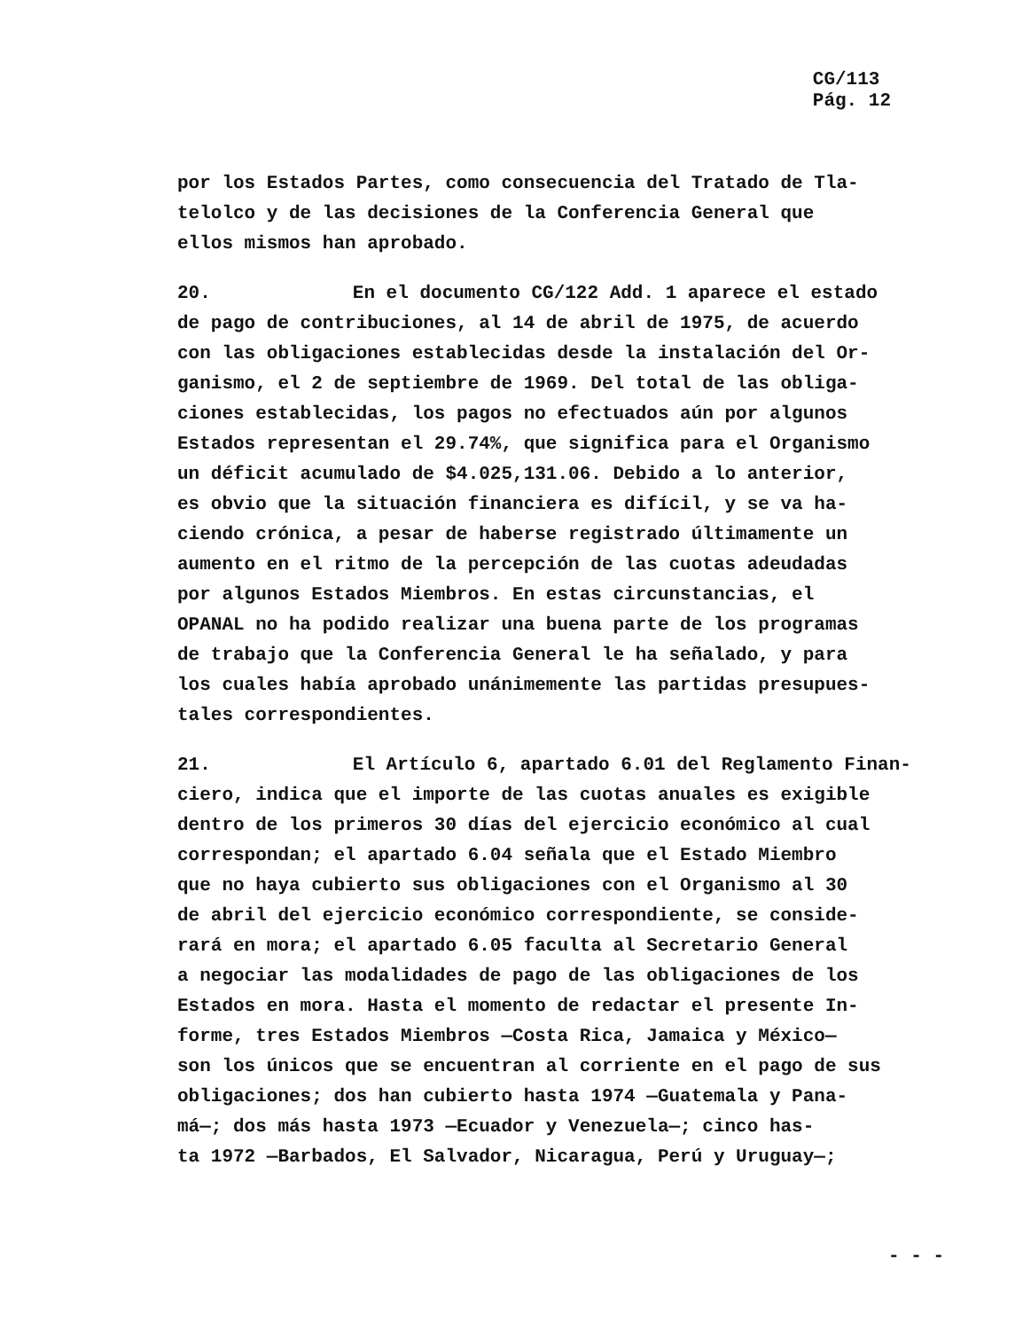CG/113
Pág. 12
por los Estados Partes, como consecuencia del Tratado de Tla-
telolco y de las decisiones de la Conferencia General que
ellos mismos han aprobado.
20. En el documento CG/122 Add. 1 aparece el estado
de pago de contribuciones, al 14 de abril de 1975, de acuerdo
con las obligaciones establecidas desde la instalación del Or-
ganismo, el 2 de septiembre de 1969. Del total de las obliga-
ciones establecidas, los pagos no efectuados aún por algunos
Estados representan el 29.74%, que significa para el Organismo
un déficit acumulado de $4.025,131.06. Debido a lo anterior,
es obvio que la situación financiera es difícil, y se va ha-
ciendo crónica, a pesar de haberse registrado últimamente un
aumento en el ritmo de la percepción de las cuotas adeudadas
por algunos Estados Miembros. En estas circunstancias, el
OPANAL no ha podido realizar una buena parte de los programas
de trabajo que la Conferencia General le ha señalado, y para
los cuales había aprobado unánimemente las partidas presupues-
tales correspondientes.
21. El Artículo 6, apartado 6.01 del Reglamento Finan-
ciero, indica que el importe de las cuotas anuales es exigible
dentro de los primeros 30 días del ejercicio económico al cual
correspondan; el apartado 6.04 señala que el Estado Miembro
que no haya cubierto sus obligaciones con el Organismo al 30
de abril del ejercicio económico correspondiente, se conside-
rará en mora; el apartado 6.05 faculta al Secretario General
a negociar las modalidades de pago de las obligaciones de los
Estados en mora. Hasta el momento de redactar el presente In-
forme, tres Estados Miembros —Costa Rica, Jamaica y México—
son los únicos que se encuentran al corriente en el pago de sus
obligaciones; dos han cubierto hasta 1974 —Guatemala y Pana-
má—; dos más hasta 1973 —Ecuador y Venezuela—; cinco has-
ta 1972 —Barbados, El Salvador, Nicaragua, Perú y Uruguay—;
- - -